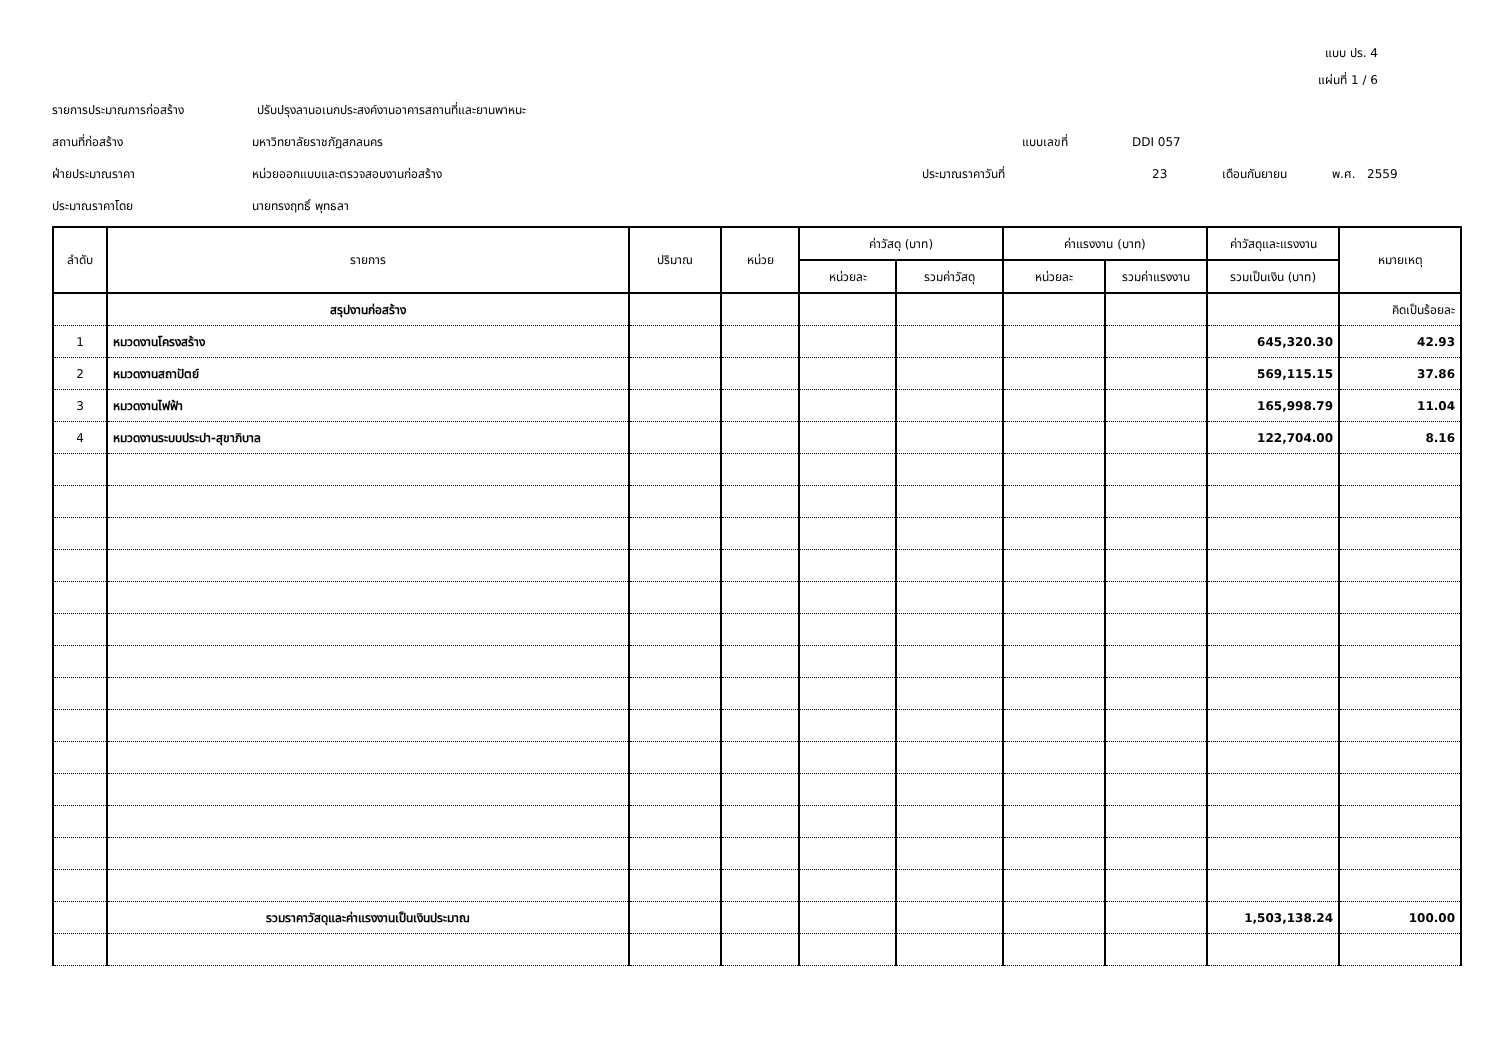แบบ ปร. 4
แผ่นที่ 1 / 6
รายการประมาณการก่อสร้าง ปรับปรุงลานอเนกประสงค์งานอาคารสถานที่และยานพาหนะ
สถานที่ก่อสร้าง มหาวิทยาลัยราชภัฏสกลนคร แบบเลขที่ DDI 057
ฝ่ายประมาณราคา หน่วยออกแบบและตรวจสอบงานก่อสร้าง ประมาณราคาวันที่ 23 เดือนกันยายน พ.ศ. 2559
ประมาณราคาโดย นายทรงฤทธิ์ พุทธลา
| ลำดับ | รายการ | ปริมาณ | หน่วย | ค่าวัสดุ (บาท) | | ค่าแรงงาน (บาท) | | ค่าวัสดุและแรงงาน | หมายเหตุ |
| --- | --- | --- | --- | --- | --- | --- | --- | --- | --- |
| | | | | หน่วยละ | รวมค่าวัสดุ | หน่วยละ | รวมค่าแรงงาน | รวมเป็นเงิน (บาท) | |
| | สรุปงานก่อสร้าง | | | | | | | | คิดเป็นร้อยละ |
| 1 | หมวดงานโครงสร้าง | | | | | | | 645,320.30 | 42.93 |
| 2 | หมวดงานสถาปัตย์ | | | | | | | 569,115.15 | 37.86 |
| 3 | หมวดงานไฟฟ้า | | | | | | | 165,998.79 | 11.04 |
| 4 | หมวดงานระบบประปา-สุขาภิบาล | | | | | | | 122,704.00 | 8.16 |
| | รวมราคาวัสดุและค่าแรงงานเป็นเงินประมาณ | | | | | | | 1,503,138.24 | 100.00 |